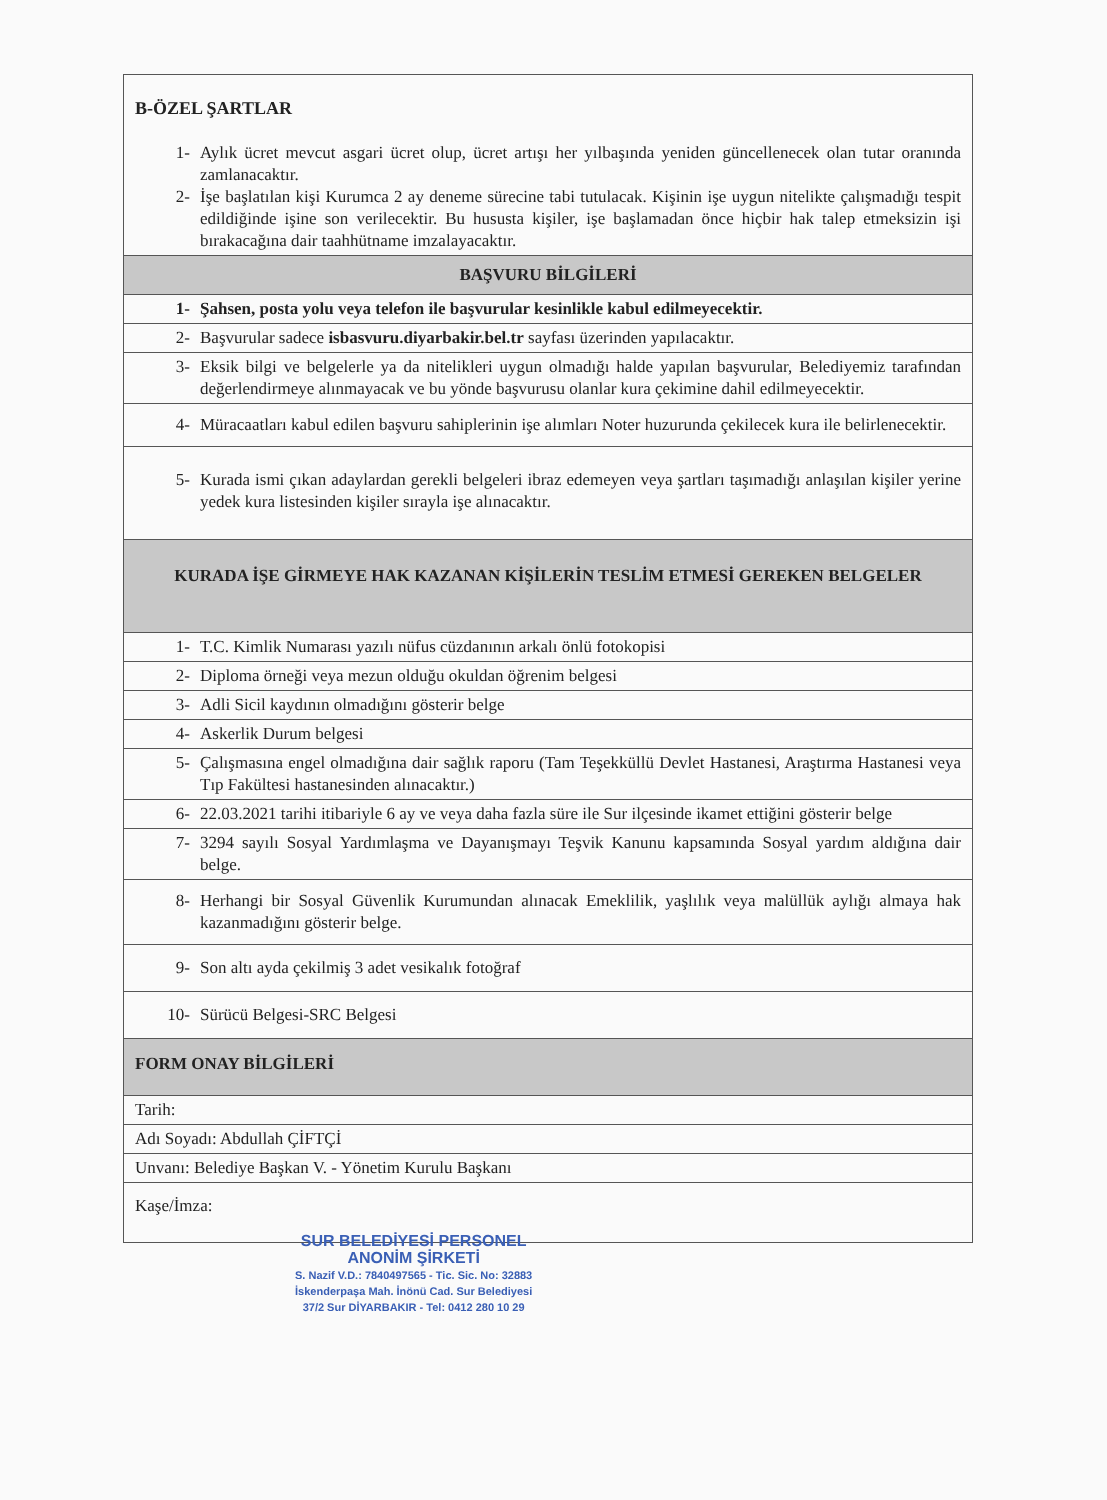| B-ÖZEL ŞARTLAR 1- Aylık ücret mevcut asgari ücret olup, ücret artışı her yılbaşında yeniden güncellenecek olan tutar oranında zamlanacaktır. 2- İşe başlatılan kişi Kurumca 2 ay deneme sürecine tabi tutulacak. Kişinin işe uygun nitelikte çalışmadığı tespit edildiğinde işine son verilecektir. Bu hususta kişiler, işe başlamadan önce hiçbir hak talep etmeksizin işi bırakacağına dair taahhütname imzalayacaktır. |
| BAŞVURU BİLGİLERİ |
| 1- Şahsen, posta yolu veya telefon ile başvurular kesinlikle kabul edilmeyecektir. |
| 2- Başvurular sadece isbasvuru.diyarbakir.bel.tr sayfası üzerinden yapılacaktır. |
| 3- Eksik bilgi ve belgelerle ya da nitelikleri uygun olmadığı halde yapılan başvurular, Belediyemiz tarafından değerlendirmeye alınmayacak ve bu yönde başvurusu olanlar kura çekimine dahil edilmeyecektir. |
| 4- Müracaatları kabul edilen başvuru sahiplerinin işe alımları Noter huzurunda çekilecek kura ile belirlenecektir. |
| 5- Kurada ismi çıkan adaylardan gerekli belgeleri ibraz edemeyen veya şartları taşımadığı anlaşılan kişiler yerine yedek kura listesinden kişiler sırayla işe alınacaktır. |
| KURADA İŞE GİRMEYE HAK KAZANAN KİŞİLERİN TESLİM ETMESİ GEREKEN BELGELER |
| 1- T.C. Kimlik Numarası yazılı nüfus cüzdanının arkalı önlü fotokopisi |
| 2- Diploma örneği veya mezun olduğu okuldan öğrenim belgesi |
| 3- Adli Sicil kaydının olmadığını gösterir belge |
| 4- Askerlik Durum belgesi |
| 5- Çalışmasına engel olmadığına dair sağlık raporu (Tam Teşekküllü Devlet Hastanesi, Araştırma Hastanesi veya Tıp Fakültesi hastanesinden alınacaktır.) |
| 6- 22.03.2021 tarihi itibariyle 6 ay ve veya daha fazla süre ile Sur ilçesinde ikamet ettiğini gösterir belge |
| 7- 3294 sayılı Sosyal Yardımlaşma ve Dayanışmayı Teşvik Kanunu kapsamında Sosyal yardım aldığına dair belge. |
| 8- Herhangi bir Sosyal Güvenlik Kurumundan alınacak Emeklilik, yaşlılık veya malüllük aylığı almaya hak kazanmadığını gösterir belge. |
| 9- Son altı ayda çekilmiş 3 adet vesikalık fotoğraf |
| 10- Sürücü Belgesi-SRC Belgesi |
| FORM ONAY BİLGİLERİ |
| Tarih: |
| Adı Soyadı: Abdullah ÇİFTÇİ |
| Unvanı: Belediye Başkan V. - Yönetim Kurulu Başkanı |
| Kaşe/İmza: |
SUR BELEDİYESİ PERSONEL
ANONİM ŞİRKETİ
S. Nazif V.D.: 7840497565 - Tic. Sic. No: 32883
İskenderpaşa Mah. İnönü Cad. Sur Belediyesi
37/2 Sur DİYARBAKIR - Tel: 0412 280 10 29